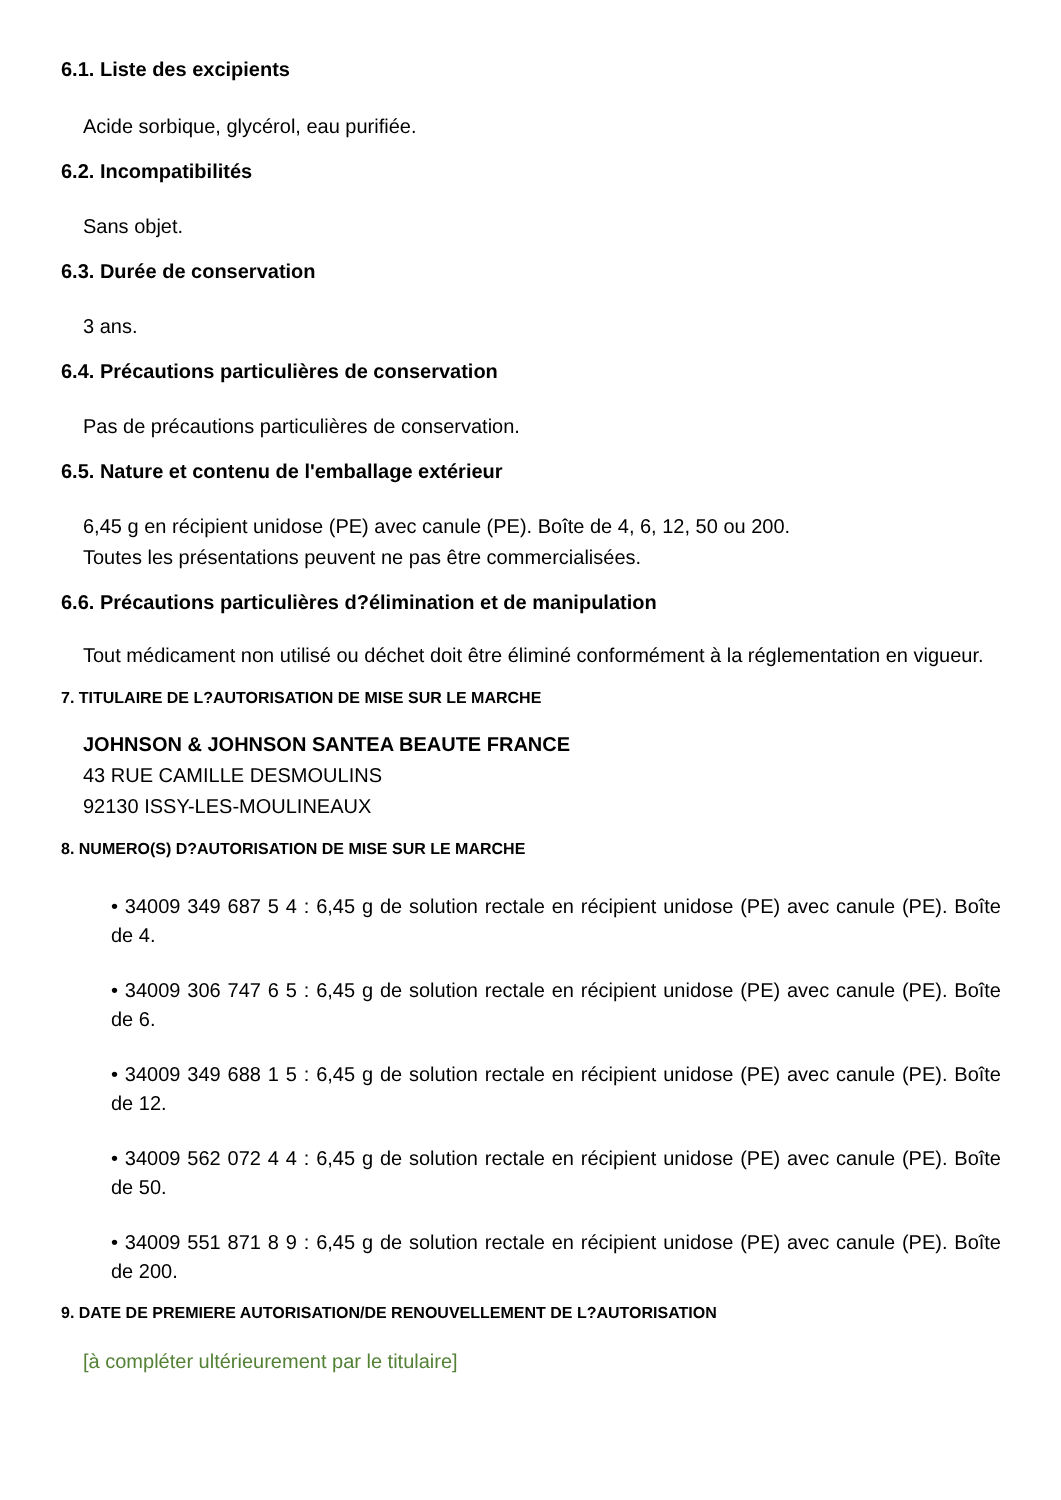6.1. Liste des excipients
Acide sorbique, glycérol, eau purifiée.
6.2. Incompatibilités
Sans objet.
6.3. Durée de conservation
3 ans.
6.4. Précautions particulières de conservation
Pas de précautions particulières de conservation.
6.5. Nature et contenu de l'emballage extérieur
6,45 g en récipient unidose (PE) avec canule (PE). Boîte de 4, 6, 12, 50 ou 200.
Toutes les présentations peuvent ne pas être commercialisées.
6.6. Précautions particulières d?élimination et de manipulation
Tout médicament non utilisé ou déchet doit être éliminé conformément à la réglementation en vigueur.
7. TITULAIRE DE L?AUTORISATION DE MISE SUR LE MARCHE
JOHNSON & JOHNSON SANTEA BEAUTE FRANCE
43 RUE CAMILLE DESMOULINS
92130 ISSY-LES-MOULINEAUX
8. NUMERO(S) D?AUTORISATION DE MISE SUR LE MARCHE
• 34009 349 687 5 4 : 6,45 g de solution rectale en récipient unidose (PE) avec canule (PE). Boîte de 4.
• 34009 306 747 6 5 : 6,45 g de solution rectale en récipient unidose (PE) avec canule (PE). Boîte de 6.
• 34009 349 688 1 5 : 6,45 g de solution rectale en récipient unidose (PE) avec canule (PE). Boîte de 12.
• 34009 562 072 4 4 : 6,45 g de solution rectale en récipient unidose (PE) avec canule (PE). Boîte de 50.
• 34009 551 871 8 9 : 6,45 g de solution rectale en récipient unidose (PE) avec canule (PE). Boîte de 200.
9. DATE DE PREMIERE AUTORISATION/DE RENOUVELLEMENT DE L?AUTORISATION
[à compléter ultérieurement par le titulaire]